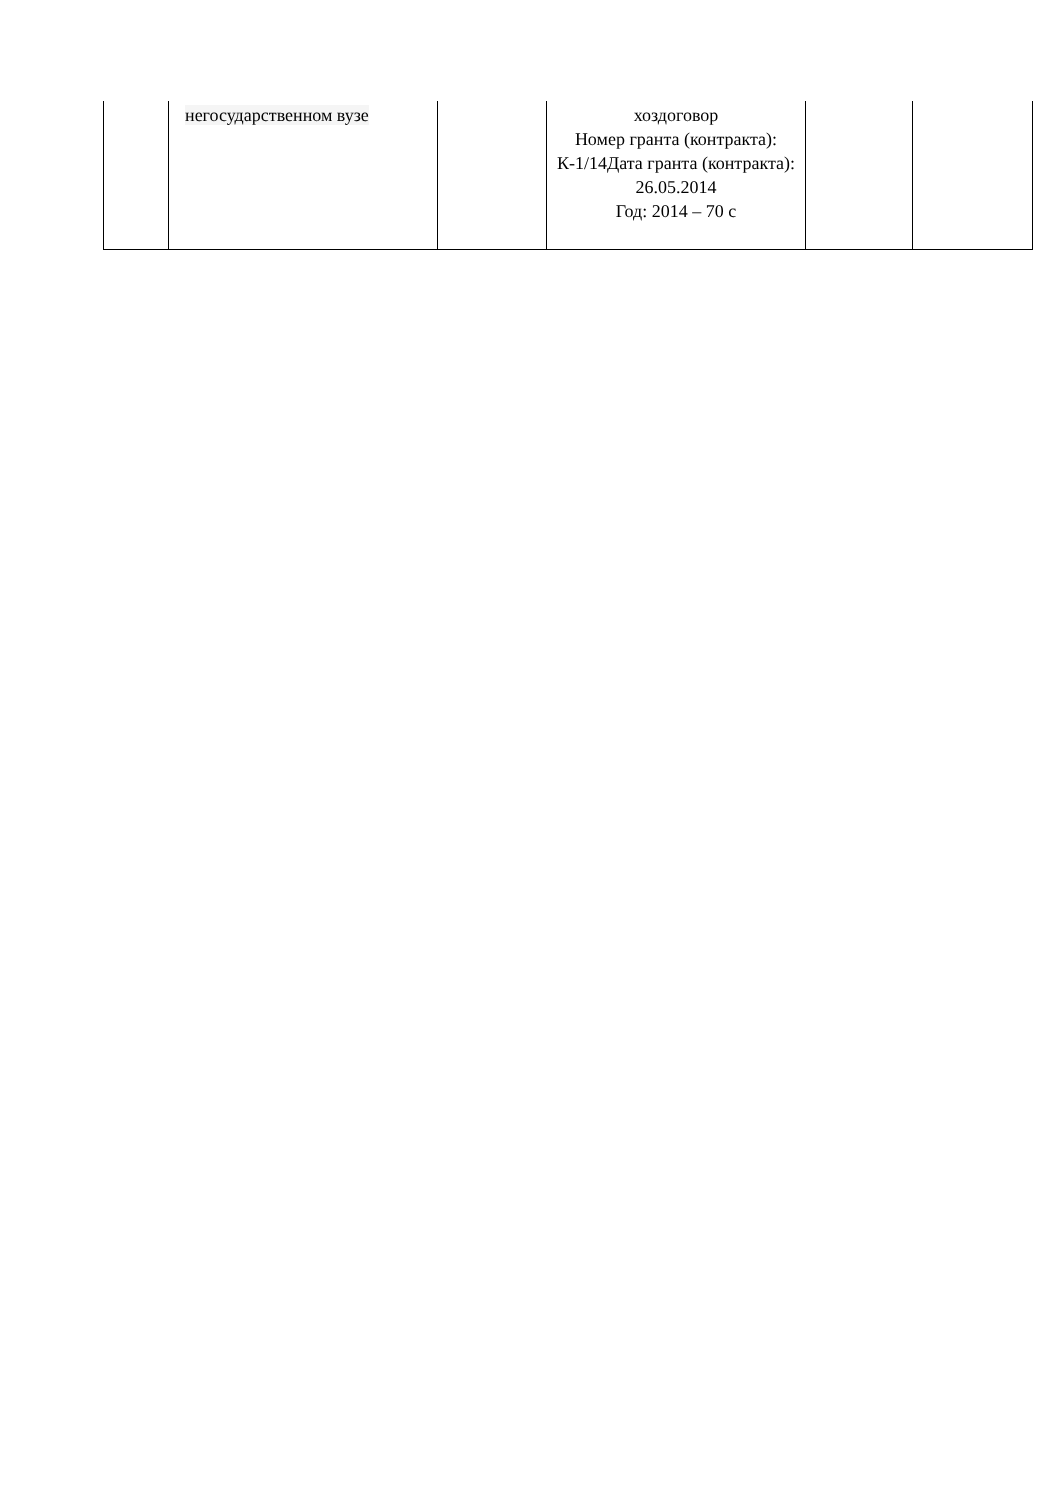| | негосударственном вузе | | хоздоговор Номер гранта (контракта): К-1/14Дата гранта (контракта): 26.05.2014 Год: 2014 – 70 с | | |